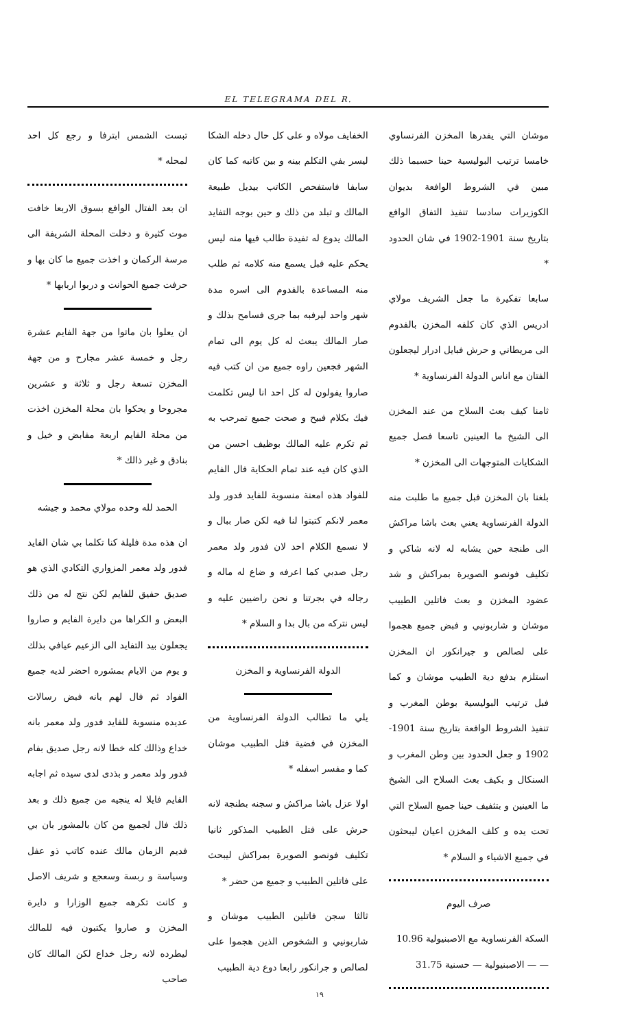EL TELEGRAMA DEL R.
تبست الشمس ابترفا و رجع كل احد لمحله *
ان بعد الفتال الوافع بسوق الاربعا خافت موت كثيرة و دخلت المحلة الشريفة الى مرسة الركمان و اخذت جميع ما كان بها و حرفت جميع الحوانت و دربوا اربابها *
ان يعلوا بان ماتوا من جهة الفايم عشرة رجل و خمسة عشر مجارح و من جهة المخزن تسعة رجل و ثلاثة و عشرين مجروحا و يحكوا بان محلة المخزن اخذت من محلة الفايم اربعة مفابض و خيل و بنادق و غير ذالك *
الحمد لله وحده مولاي محمد و جيشه
ان هذه مدة فليلة كنا تكلما بي شان الفايد فدور ولد معمر المزواري التكادي الذي هو صديق حفيق للفايم لكن نتج له من ذلك البعض و الكراها من دايرة الفايم و صاروا يجعلون بيد التفايد الى الزعيم عيافي بذلك و يوم من الايام بمشوره احضر لديه جميع الفواد ثم فال لهم بانه فبض رسالات عديده منسوبة للفايد فدور ولد معمر بانه خداع وذالك كله خطا لانه رجل صديق بفام فدور ولد معمر و بذدى لدى سيده ثم اجابه الفايم فايلا له ينجيه من جميع ذلك و بعد ذلك فال لجميع من كان بالمشور بان بي فديم الزمان مالك عنده كاتب ذو عفل وسياسة و ربسة وسعجع و شريف الاصل و كانت تكرهه جميع الوزارا و دايرة المخزن و صاروا يكتبون فيه للمالك ليطرده لانه رجل خداع لكن المالك كان صاحب
الخفايف مولاه و على كل حال دخله الشكا ليسر بفي التكلم بينه و بين كاتبه كما كان سابفا فاستفحص الكاتب بيديل طبيعة المالك و تبلد من ذلك و حين بوجه التفايد المالك يدوع له تفيدة طالب فيها منه ليس يحكم عليه فبل يسمع منه كلامه ثم طلب منه المساعدة بالفدوم الى اسره مدة شهر واحد ليرفبه بما جرى فسامح بذلك و صار المالك يبعث له كل يوم الى تمام الشهر فجعين راوه جميع من ان كتب فيه صاروا يفولون له كل احد انا ليس تكلمت فيك بكلام فبيح و صحت جميع تمرحب به ثم تكرم عليه المالك بوظيف احسن من الذي كان فيه عند تمام الحكاية فال الفايم للفواد هذه امعنة منسوبة للفايد فدور ولد معمر لانكم كتبتوا لنا فيه لكن صار ببال و لا نسمع الكلام احد لان فدور ولد معمر رجل صدبي كما اعرفه و ضاع له ماله و رجاله في بجرتنا و نحن راضيين عليه و ليس نتركه من بال بدا و السلام *
الدولة الفرنساوية و المخزن
يلي ما تطالب الدولة الفرنساوية من المخزن في فضية فتل الطبيب موشان كما و مفسر اسفله *
اولا عزل باشا مراكش و سجنه بطنجة لانه حرش على فتل الطبيب المذكور ثانيا تكليف فونصو الصويرة بمراكش ليبحث على فاتلين الطبيب و جميع من حضر *
ثالثا سجن فاتلين الطبيب موشان و شاربونيي و الشخوص الذين هجموا على لصالص و جرانكور رابعا دوع دية الطبيب
موشان التي يفدرها المخزن الفرنساوي خامسا ترتيب البوليسية حينا حسبما ذلك مبين في الشروط الوافعة بديوان الكوزيرات سادسا تنفيذ التفاق الوافع بتاريخ سنة 1901-1902 في شان الحدود *
سابعا تفكيرة ما جعل الشريف مولاي ادريس الذي كان كلفه المخزن بالفدوم الى مريطاني و حرش فبايل ادرار ليجعلون الفتان مع اناس الدولة الفرنساوية *
ثامنا كيف بعث السلاح من عند المخزن الى الشيخ ما العينين تاسعا فصل جميع الشكايات المتوجهات الى المخزن *
بلغنا بان المخزن فبل جميع ما طلبت منه الدولة الفرنساوية يعني بعث باشا مراكش الى طنجة حين يشابه له لانه شاكي و تكليف فونصو الصويرة بمراكش و شد عضود المخزن و بعث فاتلين الطبيب موشان و شاربونيي و فبض جميع هجموا على لصالص و جيرانكور ان المخزن استلزم بدفع دية الطبيب موشان و كما فبل ترتيب البوليسية بوطن المغرب و تنفيذ الشروط الوافعة بتاريخ سنة 1901-1902 و جعل الحدود بين وطن المغرب و السنكال و بكيف بعث السلاح الى الشيخ ما العينين و بتثفيف حينا جميع السلاح التي تحت يده و كلف المخزن اعيان ليبحثون في جميع الاشياء و السلام *
صرف اليوم
السكة الفرنساوية مع الاصبنيولية 10.96
— — الاصبنيولية — حسنية 31.75
١٩